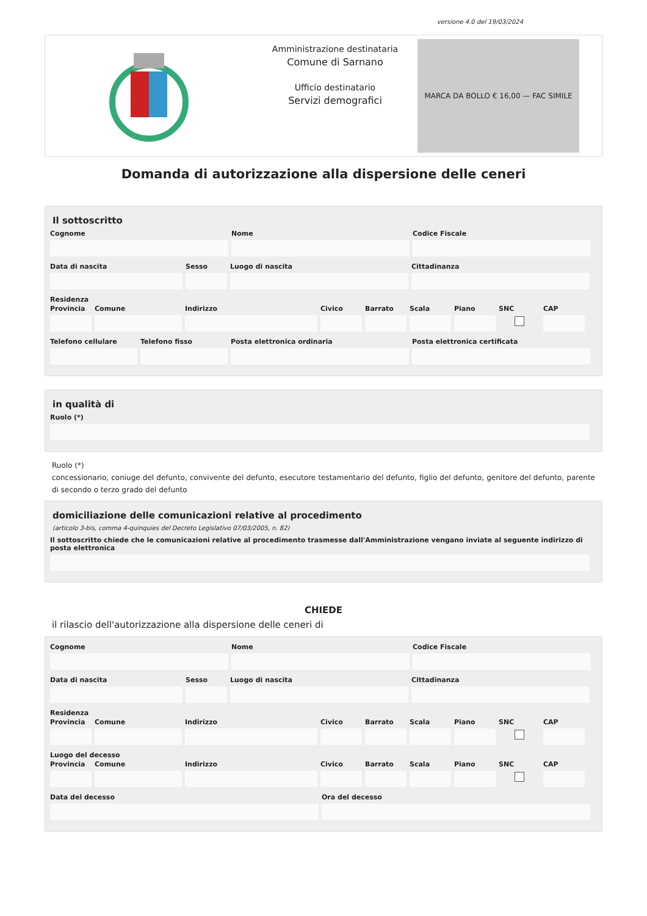versione 4.0 del 19/03/2024
Amministrazione destinataria
Comune di Sarnano
Ufficio destinatario
Servizi demografici
MARCA DA BOLLO € 16,00 — FAC SIMILE
Domanda di autorizzazione alla dispersione delle ceneri
Il sottoscritto
Cognome Nome Codice Fiscale
Data di nascita Sesso Luogo di nascita Cittadinanza
Residenza
Provincia Comune Indirizzo Civico Barrato Scala Piano SNC CAP
Telefono cellulare Telefono fisso Posta elettronica ordinaria Posta elettronica certificata
in qualità di
Ruolo (*)
Ruolo (*)
concessionario, coniuge del defunto, convivente del defunto, esecutore testamentario del defunto, figlio del defunto, genitore del defunto, parente di secondo o terzo grado del defunto
domiciliazione delle comunicazioni relative al procedimento
(articolo 3-bis, comma 4-quinquies del Decreto Legislativo 07/03/2005, n. 82)
Il sottoscritto chiede che le comunicazioni relative al procedimento trasmesse dall'Amministrazione vengano inviate al seguente indirizzo di posta elettronica
CHIEDE
il rilascio dell'autorizzazione alla dispersione delle ceneri di
Cognome Nome Codice Fiscale
Data di nascita Sesso Luogo di nascita Cittadinanza
Residenza
Provincia Comune Indirizzo Civico Barrato Scala Piano SNC CAP
Luogo del decesso
Provincia Comune Indirizzo Civico Barrato Scala Piano SNC CAP
Data del decesso Ora del decesso